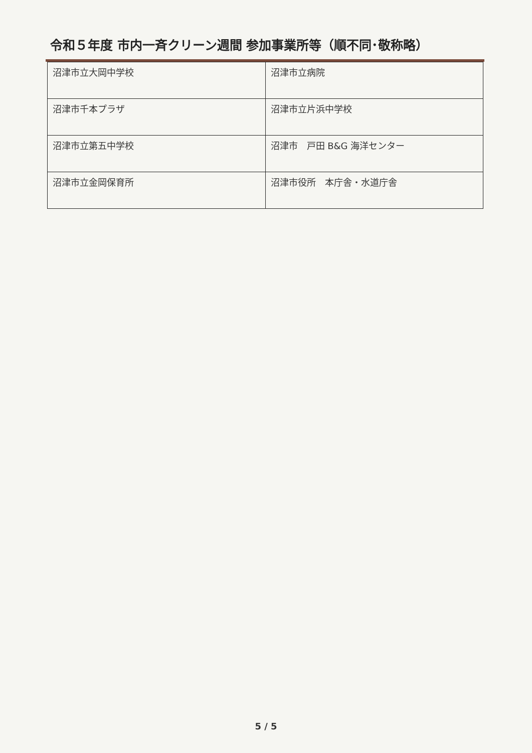令和５年度 市内一斉クリーン週間 参加事業所等（順不同･敬称略）
| 沼津市立大岡中学校 | 沼津市立病院 |
| 沼津市千本プラザ | 沼津市立片浜中学校 |
| 沼津市立第五中学校 | 沼津市 戸田 B&G 海洋センター |
| 沼津市立金岡保育所 | 沼津市役所 本庁舎・水道庁舎 |
5 / 5